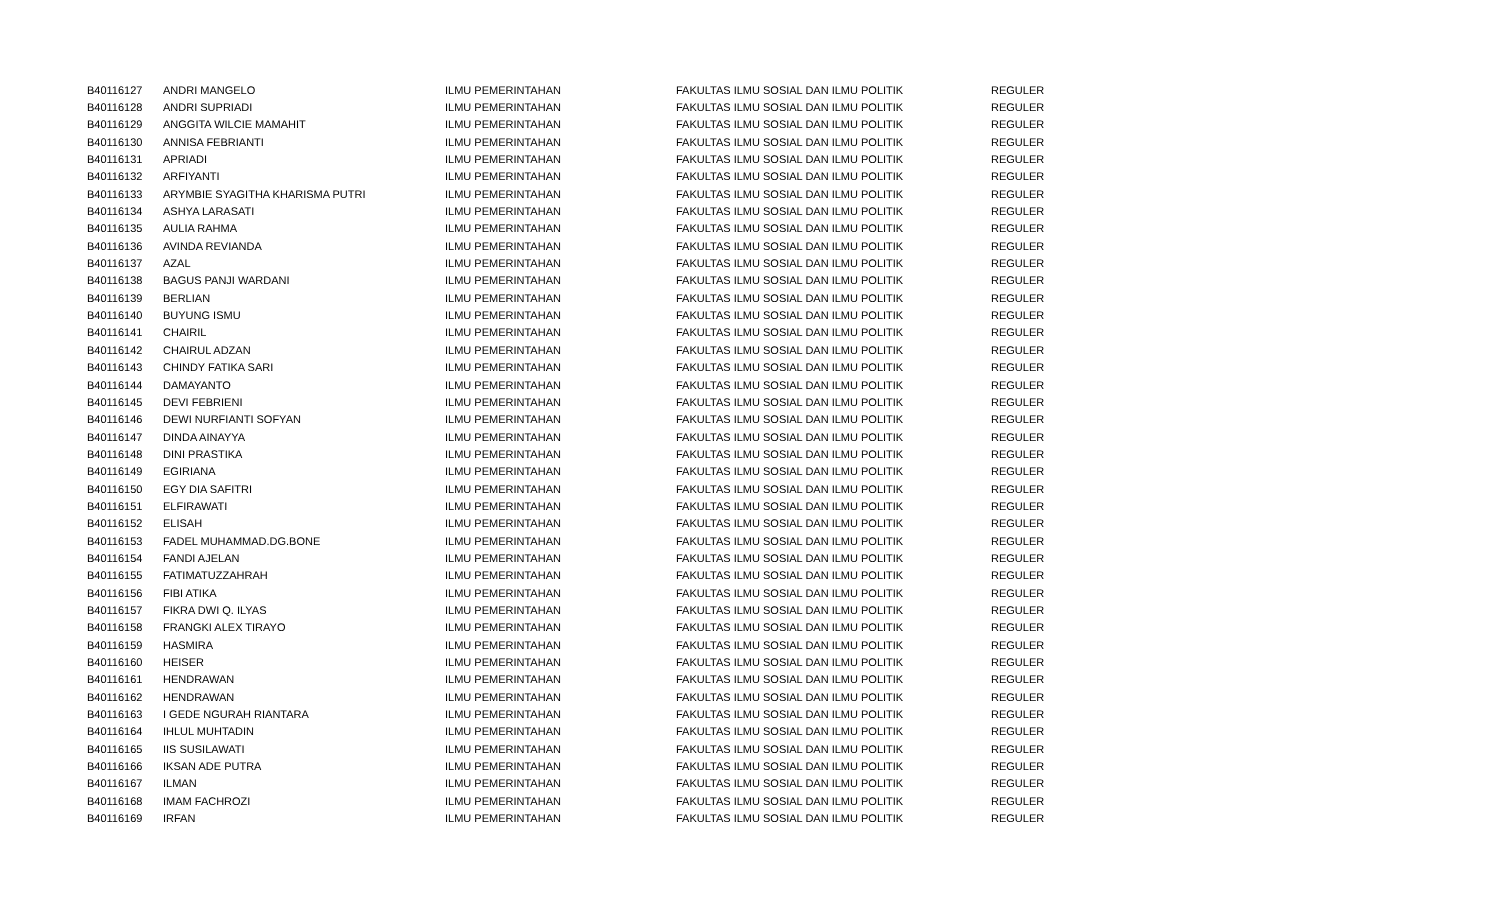| B40116127 | ANDRI MANGELO | ILMU PEMERINTAHAN | FAKULTAS ILMU SOSIAL DAN ILMU POLITIK | REGULER |
| B40116128 | ANDRI SUPRIADI | ILMU PEMERINTAHAN | FAKULTAS ILMU SOSIAL DAN ILMU POLITIK | REGULER |
| B40116129 | ANGGITA WILCIE MAMAHIT | ILMU PEMERINTAHAN | FAKULTAS ILMU SOSIAL DAN ILMU POLITIK | REGULER |
| B40116130 | ANNISA FEBRIANTI | ILMU PEMERINTAHAN | FAKULTAS ILMU SOSIAL DAN ILMU POLITIK | REGULER |
| B40116131 | APRIADI | ILMU PEMERINTAHAN | FAKULTAS ILMU SOSIAL DAN ILMU POLITIK | REGULER |
| B40116132 | ARFIYANTI | ILMU PEMERINTAHAN | FAKULTAS ILMU SOSIAL DAN ILMU POLITIK | REGULER |
| B40116133 | ARYMBIE SYAGITHA KHARISMA PUTRI | ILMU PEMERINTAHAN | FAKULTAS ILMU SOSIAL DAN ILMU POLITIK | REGULER |
| B40116134 | ASHYA LARASATI | ILMU PEMERINTAHAN | FAKULTAS ILMU SOSIAL DAN ILMU POLITIK | REGULER |
| B40116135 | AULIA RAHMA | ILMU PEMERINTAHAN | FAKULTAS ILMU SOSIAL DAN ILMU POLITIK | REGULER |
| B40116136 | AVINDA REVIANDA | ILMU PEMERINTAHAN | FAKULTAS ILMU SOSIAL DAN ILMU POLITIK | REGULER |
| B40116137 | AZAL | ILMU PEMERINTAHAN | FAKULTAS ILMU SOSIAL DAN ILMU POLITIK | REGULER |
| B40116138 | BAGUS PANJI WARDANI | ILMU PEMERINTAHAN | FAKULTAS ILMU SOSIAL DAN ILMU POLITIK | REGULER |
| B40116139 | BERLIAN | ILMU PEMERINTAHAN | FAKULTAS ILMU SOSIAL DAN ILMU POLITIK | REGULER |
| B40116140 | BUYUNG ISMU | ILMU PEMERINTAHAN | FAKULTAS ILMU SOSIAL DAN ILMU POLITIK | REGULER |
| B40116141 | CHAIRIL | ILMU PEMERINTAHAN | FAKULTAS ILMU SOSIAL DAN ILMU POLITIK | REGULER |
| B40116142 | CHAIRUL ADZAN | ILMU PEMERINTAHAN | FAKULTAS ILMU SOSIAL DAN ILMU POLITIK | REGULER |
| B40116143 | CHINDY FATIKA SARI | ILMU PEMERINTAHAN | FAKULTAS ILMU SOSIAL DAN ILMU POLITIK | REGULER |
| B40116144 | DAMAYANTO | ILMU PEMERINTAHAN | FAKULTAS ILMU SOSIAL DAN ILMU POLITIK | REGULER |
| B40116145 | DEVI FEBRIENI | ILMU PEMERINTAHAN | FAKULTAS ILMU SOSIAL DAN ILMU POLITIK | REGULER |
| B40116146 | DEWI NURFIANTI SOFYAN | ILMU PEMERINTAHAN | FAKULTAS ILMU SOSIAL DAN ILMU POLITIK | REGULER |
| B40116147 | DINDA AINAYYA | ILMU PEMERINTAHAN | FAKULTAS ILMU SOSIAL DAN ILMU POLITIK | REGULER |
| B40116148 | DINI PRASTIKA | ILMU PEMERINTAHAN | FAKULTAS ILMU SOSIAL DAN ILMU POLITIK | REGULER |
| B40116149 | EGIRIANA | ILMU PEMERINTAHAN | FAKULTAS ILMU SOSIAL DAN ILMU POLITIK | REGULER |
| B40116150 | EGY DIA SAFITRI | ILMU PEMERINTAHAN | FAKULTAS ILMU SOSIAL DAN ILMU POLITIK | REGULER |
| B40116151 | ELFIRAWATI | ILMU PEMERINTAHAN | FAKULTAS ILMU SOSIAL DAN ILMU POLITIK | REGULER |
| B40116152 | ELISAH | ILMU PEMERINTAHAN | FAKULTAS ILMU SOSIAL DAN ILMU POLITIK | REGULER |
| B40116153 | FADEL MUHAMMAD.DG.BONE | ILMU PEMERINTAHAN | FAKULTAS ILMU SOSIAL DAN ILMU POLITIK | REGULER |
| B40116154 | FANDI AJELAN | ILMU PEMERINTAHAN | FAKULTAS ILMU SOSIAL DAN ILMU POLITIK | REGULER |
| B40116155 | FATIMATUZZAHRAH | ILMU PEMERINTAHAN | FAKULTAS ILMU SOSIAL DAN ILMU POLITIK | REGULER |
| B40116156 | FIBI ATIKA | ILMU PEMERINTAHAN | FAKULTAS ILMU SOSIAL DAN ILMU POLITIK | REGULER |
| B40116157 | FIKRA DWI Q. ILYAS | ILMU PEMERINTAHAN | FAKULTAS ILMU SOSIAL DAN ILMU POLITIK | REGULER |
| B40116158 | FRANGKI ALEX TIRAYO | ILMU PEMERINTAHAN | FAKULTAS ILMU SOSIAL DAN ILMU POLITIK | REGULER |
| B40116159 | HASMIRA | ILMU PEMERINTAHAN | FAKULTAS ILMU SOSIAL DAN ILMU POLITIK | REGULER |
| B40116160 | HEISER | ILMU PEMERINTAHAN | FAKULTAS ILMU SOSIAL DAN ILMU POLITIK | REGULER |
| B40116161 | HENDRAWAN | ILMU PEMERINTAHAN | FAKULTAS ILMU SOSIAL DAN ILMU POLITIK | REGULER |
| B40116162 | HENDRAWAN | ILMU PEMERINTAHAN | FAKULTAS ILMU SOSIAL DAN ILMU POLITIK | REGULER |
| B40116163 | I GEDE NGURAH RIANTARA | ILMU PEMERINTAHAN | FAKULTAS ILMU SOSIAL DAN ILMU POLITIK | REGULER |
| B40116164 | IHLUL MUHTADIN | ILMU PEMERINTAHAN | FAKULTAS ILMU SOSIAL DAN ILMU POLITIK | REGULER |
| B40116165 | IIS SUSILAWATI | ILMU PEMERINTAHAN | FAKULTAS ILMU SOSIAL DAN ILMU POLITIK | REGULER |
| B40116166 | IKSAN ADE PUTRA | ILMU PEMERINTAHAN | FAKULTAS ILMU SOSIAL DAN ILMU POLITIK | REGULER |
| B40116167 | ILMAN | ILMU PEMERINTAHAN | FAKULTAS ILMU SOSIAL DAN ILMU POLITIK | REGULER |
| B40116168 | IMAM FACHROZI | ILMU PEMERINTAHAN | FAKULTAS ILMU SOSIAL DAN ILMU POLITIK | REGULER |
| B40116169 | IRFAN | ILMU PEMERINTAHAN | FAKULTAS ILMU SOSIAL DAN ILMU POLITIK | REGULER |